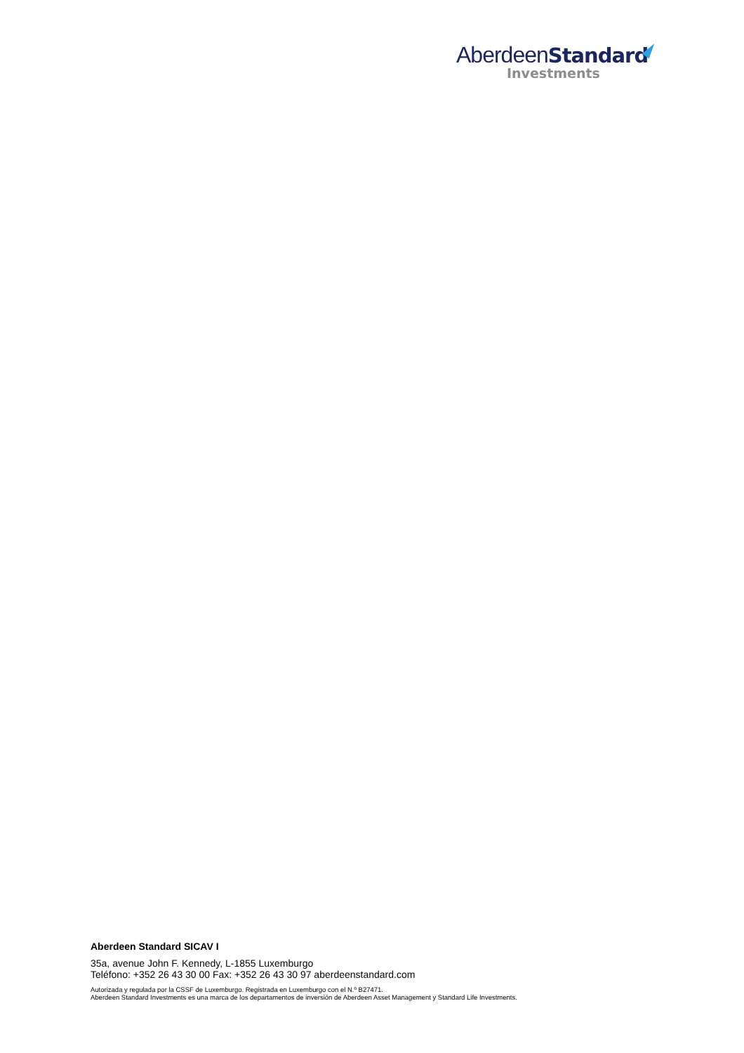AberdeenStandard
Investments
Aberdeen Standard SICAV I
35a, avenue John F. Kennedy, L-1855 Luxemburgo
Teléfono: +352 26 43 30 00 Fax: +352 26 43 30 97 aberdeenstandard.com
Autorizada y regulada por la CSSF de Luxemburgo. Registrada en Luxemburgo con el N.º B27471.
Aberdeen Standard Investments es una marca de los departamentos de inversión de Aberdeen Asset Management y Standard Life Investments.